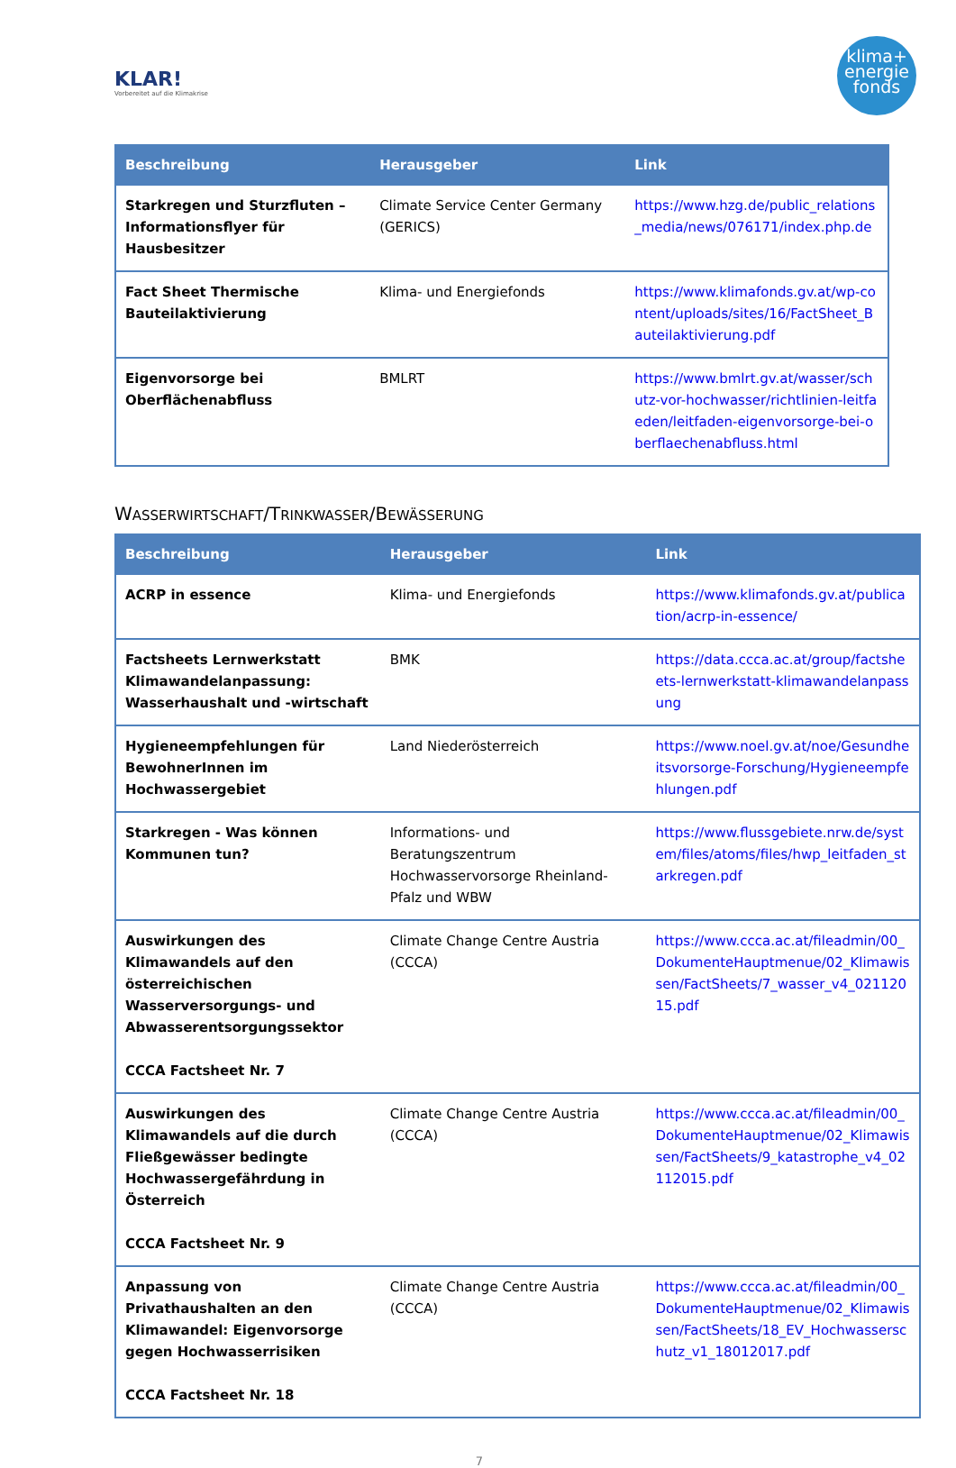KLAR!
Vorbereitet auf die Klimakrise
klima+
energie
fonds
| Beschreibung | Herausgeber | Link |
| --- | --- | --- |
| Starkregen und Sturzfluten – Informationsflyer für Hausbesitzer | Climate Service Center Germany (GERICS) | https://www.hzg.de/public_relations_media/news/076171/index.php.de |
| Fact Sheet Thermische Bauteilaktivierung | Klima- und Energiefonds | https://www.klimafonds.gv.at/wp-content/uploads/sites/16/FactSheet_Bauteilaktivierung.pdf |
| Eigenvorsorge bei Oberflächenabfluss | BMLRT | https://www.bmlrt.gv.at/wasser/schutz-vor-hochwasser/richtlinien-leitfaeden/leitfaden-eigenvorsorge-bei-oberflaechenabfluss.html |
WASSERWIRTSCHAFT/TRINKWASSER/BEWÄSSERUNG
| Beschreibung | Herausgeber | Link |
| --- | --- | --- |
| ACRP in essence | Klima- und Energiefonds | https://www.klimafonds.gv.at/publication/acrp-in-essence/ |
| Factsheets Lernwerkstatt Klimawandelanpassung: Wasserhaushalt und -wirtschaft | BMK | https://data.ccca.ac.at/group/factsheets-lernwerkstatt-klimawandelanpassung |
| Hygieneempfehlungen für BewohnerInnen im Hochwassergebiet | Land Niederösterreich | https://www.noel.gv.at/noe/Gesundheitsvorsorge-Forschung/Hygieneempfehlungen.pdf |
| Starkregen - Was können Kommunen tun? | Informations- und Beratungszentrum Hochwasservorsorge Rheinland-Pfalz und WBW | https://www.flussgebiete.nrw.de/system/files/atoms/files/hwp_leitfaden_starkregen.pdf |
| Auswirkungen des Klimawandels auf den österreichischen Wasserversorgungs- und Abwasserentsorgungssektor CCCA Factsheet Nr. 7 | Climate Change Centre Austria (CCCA) | https://www.ccca.ac.at/fileadmin/00_DokumenteHauptmenue/02_Klimawissen/FactSheets/7_wasser_v4_02112015.pdf |
| Auswirkungen des Klimawandels auf die durch Fließgewässer bedingte Hochwassergefährdung in Österreich CCCA Factsheet Nr. 9 | Climate Change Centre Austria (CCCA) | https://www.ccca.ac.at/fileadmin/00_DokumenteHauptmenue/02_Klimawissen/FactSheets/9_katastrophe_v4_02112015.pdf |
| Anpassung von Privathaushalten an den Klimawandel: Eigenvorsorge gegen Hochwasserrisiken CCCA Factsheet Nr. 18 | Climate Change Centre Austria (CCCA) | https://www.ccca.ac.at/fileadmin/00_DokumenteHauptmenue/02_Klimawissen/FactSheets/18_EV_Hochwasserschutz_v1_18012017.pdf |
7